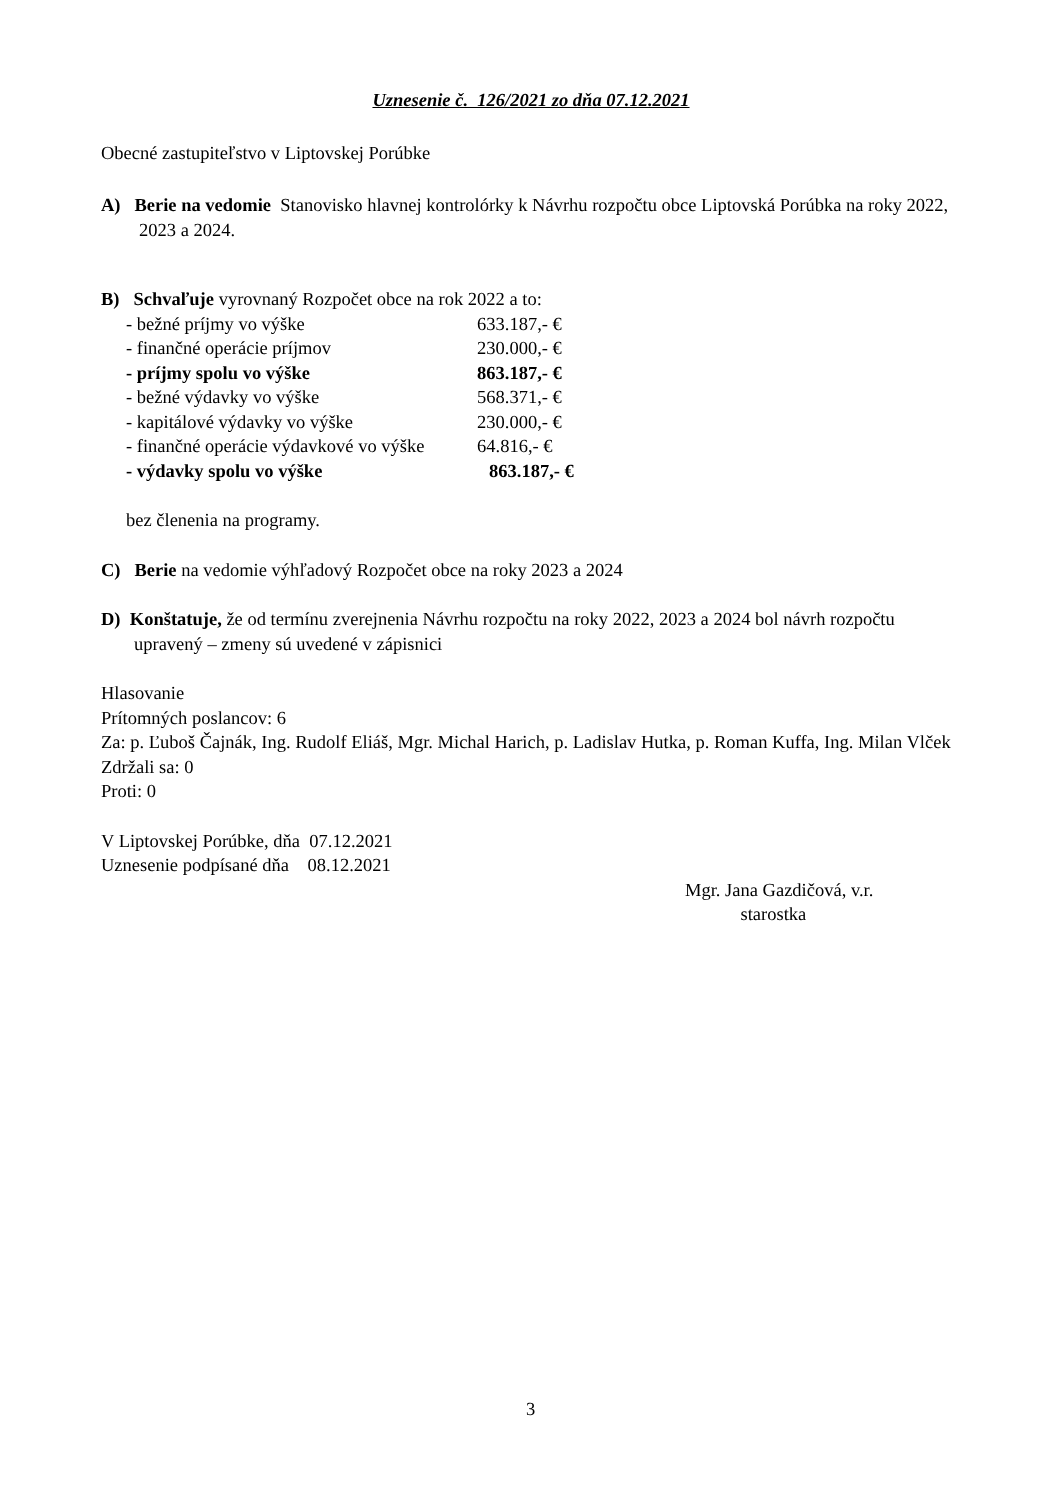Uznesenie č. 126/2021 zo dňa 07.12.2021
Obecné zastupiteľstvo v Liptovskej Porúbke
A) Berie na vedomie Stanovisko hlavnej kontrolórky k Návrhu rozpočtu obce Liptovská Porúbka na roky 2022, 2023 a 2024.
B) Schvaľuje vyrovnaný Rozpočet obce na rok 2022 a to:
| - bežné príjmy vo výške | 633.187,- € |
| - finančné operácie príjmov | 230.000,- € |
| - príjmy spolu vo výške | 863.187,- € |
| - bežné výdavky vo výške | 568.371,- € |
| - kapitálové výdavky vo výške | 230.000,- € |
| - finančné operácie výdavkové vo výške | 64.816,- € |
| - výdavky spolu vo výške | 863.187,- € |
bez členenia na programy.
C) Berie na vedomie výhľadový Rozpočet obce na roky 2023 a 2024
D) Konštatuje, že od termínu zverejnenia Návrhu rozpočtu na roky 2022, 2023 a 2024 bol návrh rozpočtu upravený – zmeny sú uvedené v zápisnici
Hlasovanie
Prítomných poslancov: 6
Za: p. Ľuboš Čajnák, Ing. Rudolf Eliáš, Mgr. Michal Harich, p. Ladislav Hutka, p. Roman Kuffa, Ing. Milan Vlček
Zdržali sa: 0
Proti: 0
V Liptovskej Porúbke, dňa 07.12.2021
Uznesenie podpísané dňa 08.12.2021
Mgr. Jana Gazdičová, v.r.
starostka
3